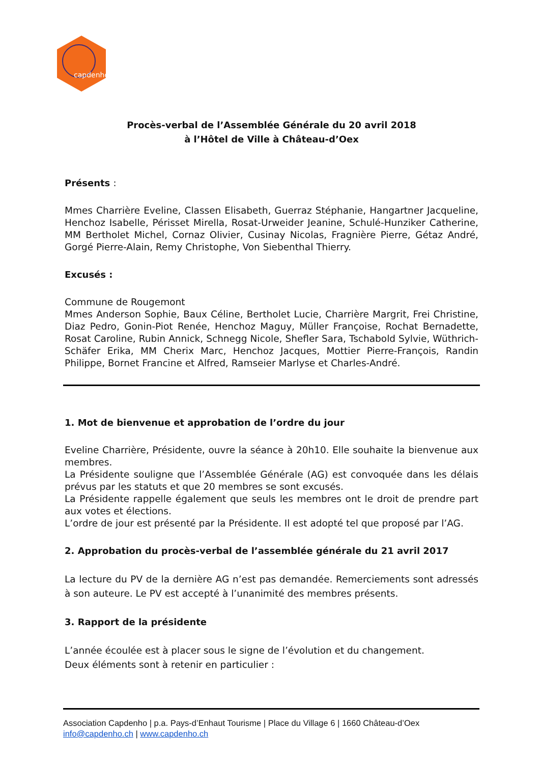capdenho
Procès-verbal de l’Assemblée Générale du 20 avril 2018
à l’Hôtel de Ville à Château-d’Oex
Présents :
Mmes Charrière Eveline, Classen Elisabeth, Guerraz Stéphanie, Hangartner Jacqueline, Henchoz Isabelle, Périsset Mirella, Rosat-Urweider Jeanine, Schulé-Hunziker Catherine, MM Bertholet Michel, Cornaz Olivier, Cusinay Nicolas, Fragnière Pierre, Gétaz André, Gorgé Pierre-Alain, Remy Christophe, Von Siebenthal Thierry.
Excusés :
Commune de Rougemont
Mmes Anderson Sophie, Baux Céline, Bertholet Lucie, Charrière Margrit, Frei Christine, Diaz Pedro, Gonin-Piot Renée, Henchoz Maguy, Müller Françoise, Rochat Bernadette, Rosat Caroline, Rubin Annick, Schnegg Nicole, Shefler Sara, Tschabold Sylvie, Wüthrich-Schäfer Erika, MM Cherix Marc, Henchoz Jacques, Mottier Pierre-François, Randin Philippe, Bornet Francine et Alfred, Ramseier Marlyse et Charles-André.
1. Mot de bienvenue et approbation de l’ordre du jour
Eveline Charrière, Présidente, ouvre la séance à 20h10. Elle souhaite la bienvenue aux membres.
La Présidente souligne que l’Assemblée Générale (AG) est convoquée dans les délais prévus par les statuts et que 20 membres se sont excusés.
La Présidente rappelle également que seuls les membres ont le droit de prendre part aux votes et élections.
L’ordre de jour est présenté par la Présidente. Il est adopté tel que proposé par l’AG.
2. Approbation du procès-verbal de l’assemblée générale du 21 avril 2017
La lecture du PV de la dernière AG n’est pas demandée. Remerciements sont adressés à son auteure. Le PV est accepté à l’unanimité des membres présents.
3. Rapport de la présidente
L’année écoulée est à placer sous le signe de l’évolution et du changement.
Deux éléments sont à retenir en particulier :
Association Capdenho | p.a. Pays-d’Enhaut Tourisme | Place du Village 6 | 1660 Château-d’Oex
info@capdenho.ch | www.capdenho.ch